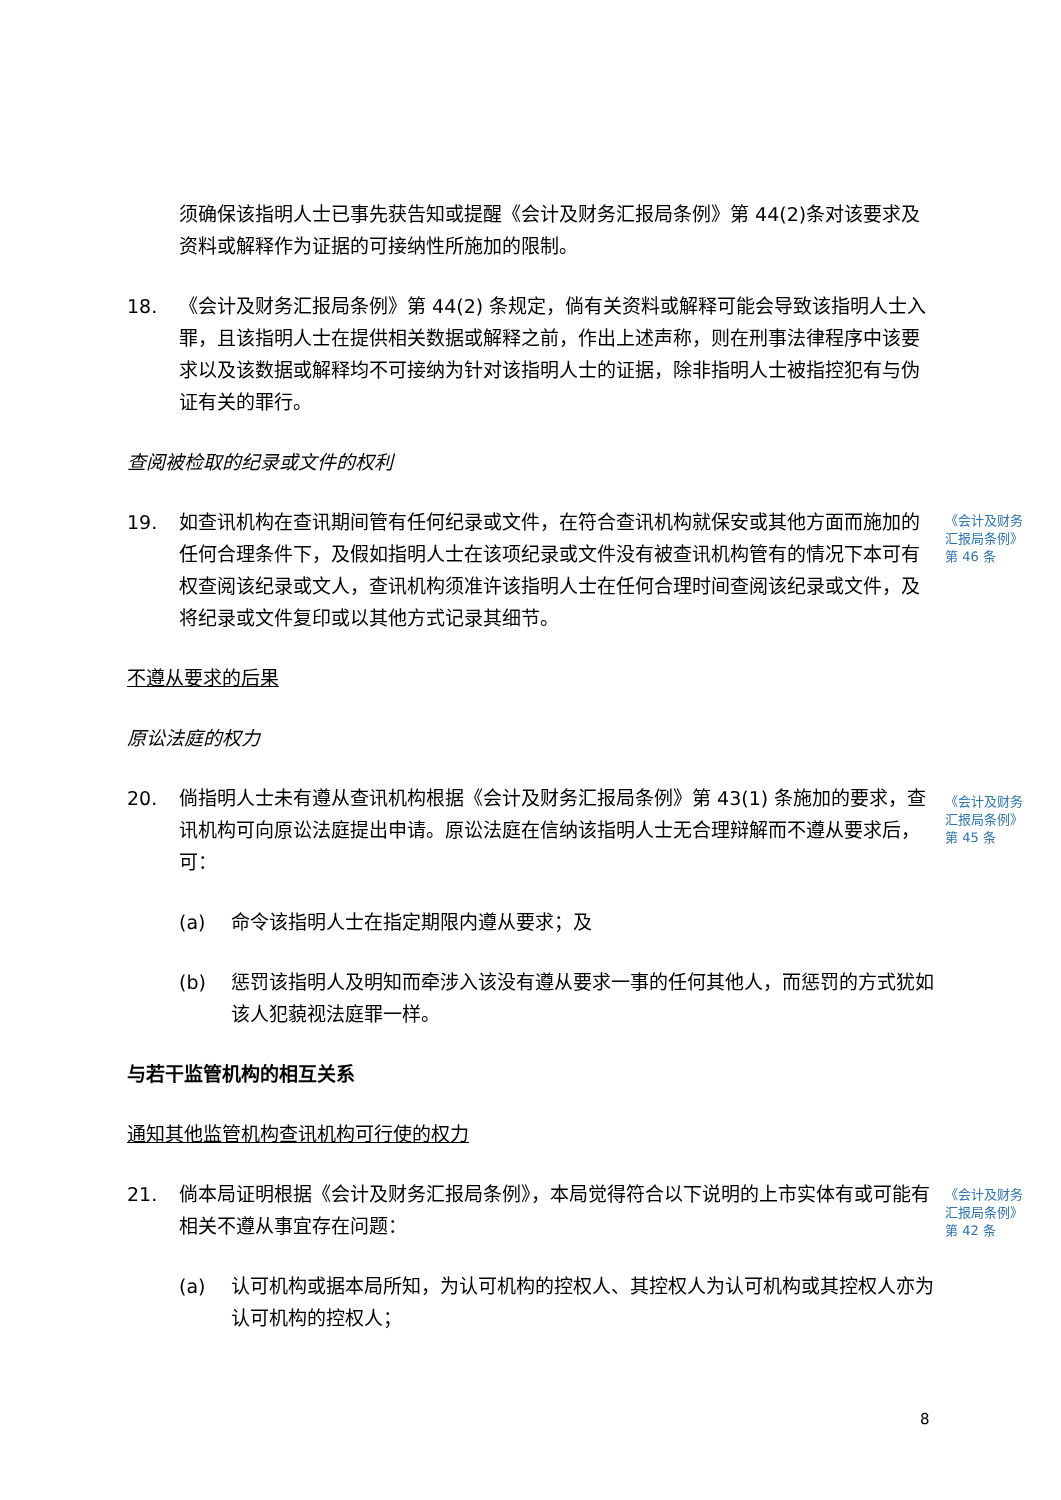须确保该指明人士已事先获告知或提醒《会计及财务汇报局条例》第 44(2)条对该要求及资料或解释作为证据的可接纳性所施加的限制。
18. 《会计及财务汇报局条例》第 44(2) 条规定，倘有关资料或解释可能会导致该指明人士入罪，且该指明人士在提供相关数据或解释之前，作出上述声称，则在刑事法律程序中该要求以及该数据或解释均不可接纳为针对该指明人士的证据，除非指明人士被指控犯有与伪证有关的罪行。
查阅被检取的纪录或文件的权利
19. 如查讯机构在查讯期间管有任何纪录或文件，在符合查讯机构就保安或其他方面而施加的任何合理条件下，及假如指明人士在该项纪录或文件没有被查讯机构管有的情况下本可有权查阅该纪录或文人，查讯机构须准许该指明人士在任何合理时间查阅该纪录或文件，及将纪录或文件复印或以其他方式记录其细节。
《会计及财务汇报局条例》第 46 条
不遵从要求的后果
原讼法庭的权力
20. 倘指明人士未有遵从查讯机构根据《会计及财务汇报局条例》第 43(1) 条施加的要求，查讯机构可向原讼法庭提出申请。原讼法庭在信纳该指明人士无合理辩解而不遵从要求后，可：
《会计及财务汇报局条例》第 45 条
(a) 命令该指明人士在指定期限内遵从要求；及
(b) 惩罚该指明人及明知而牵涉入该没有遵从要求一事的任何其他人，而惩罚的方式犹如该人犯藐视法庭罪一样。
与若干监管机构的相互关系
通知其他监管机构查讯机构可行使的权力
21. 倘本局证明根据《会计及财务汇报局条例》，本局觉得符合以下说明的上市实体有或可能有相关不遵从事宜存在问题：
《会计及财务汇报局条例》第 42 条
(a) 认可机构或据本局所知，为认可机构的控权人、其控权人为认可机构或其控权人亦为认可机构的控权人；
8